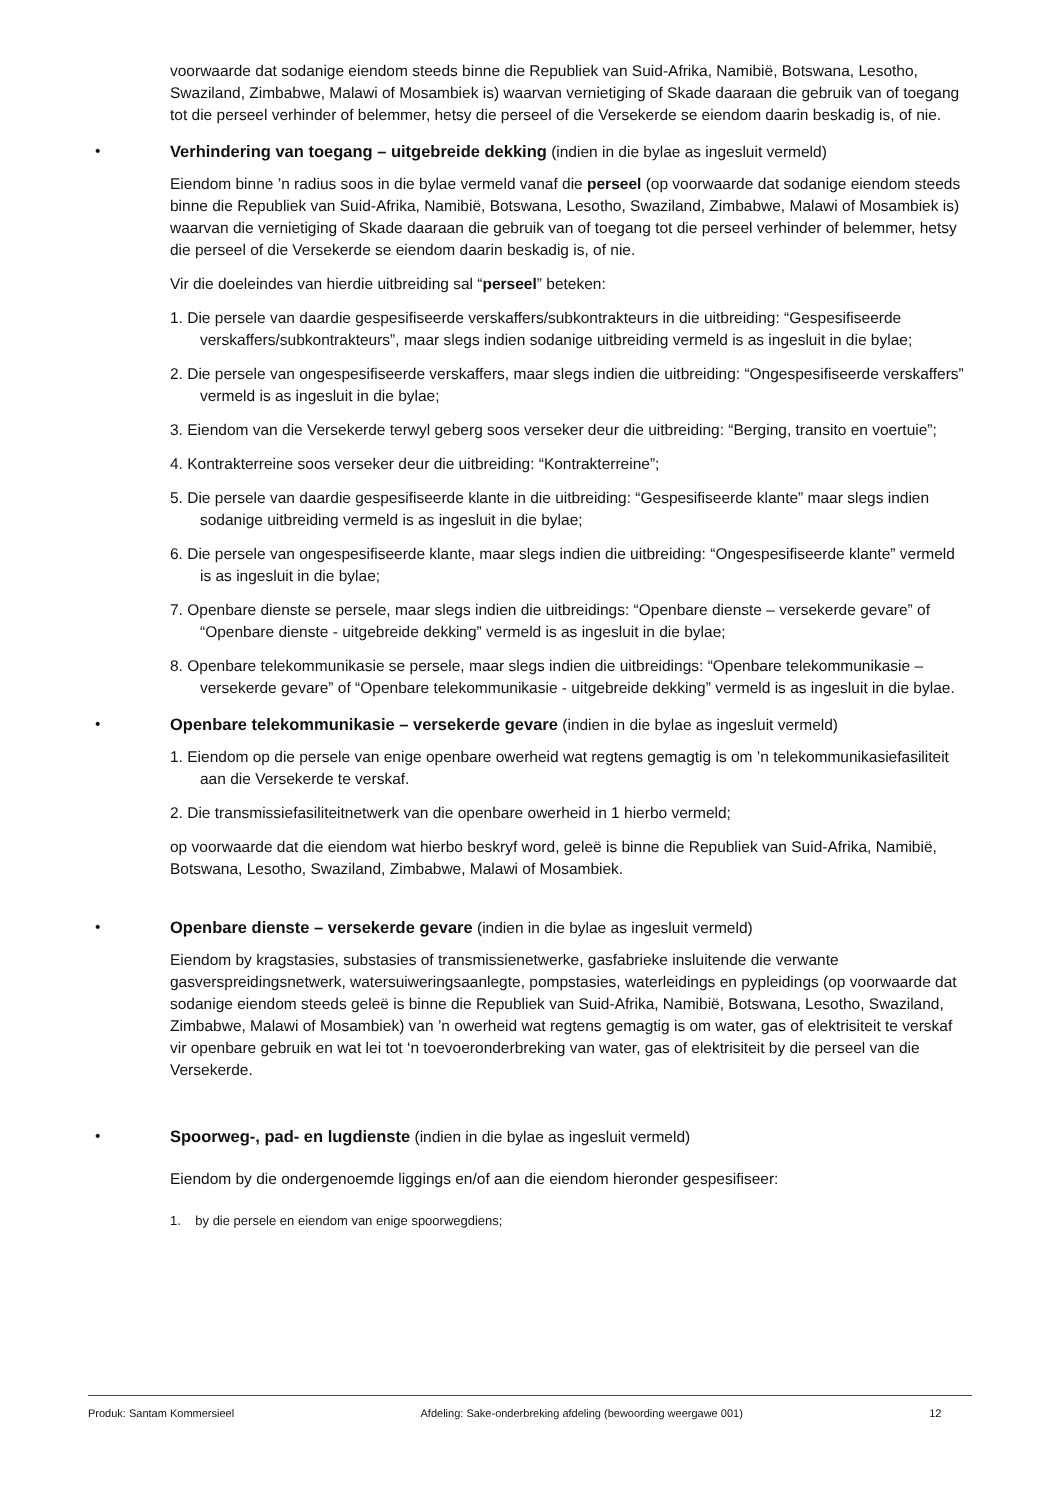voorwaarde dat sodanige eiendom steeds binne die Republiek van Suid-Afrika, Namibië, Botswana, Lesotho, Swaziland, Zimbabwe, Malawi of Mosambiek is) waarvan vernietiging of Skade daaraan die gebruik van of toegang tot die perseel verhinder of belemmer, hetsy die perseel of die Versekerde se eiendom daarin beskadig is, of nie.
• Verhindering van toegang – uitgebreide dekking (indien in die bylae as ingesluit vermeld)
Eiendom binne ’n radius soos in die bylae vermeld vanaf die perseel (op voorwaarde dat sodanige eiendom steeds binne die Republiek van Suid-Afrika, Namibië, Botswana, Lesotho, Swaziland, Zimbabwe, Malawi of Mosambiek is) waarvan die vernietiging of Skade daaraan die gebruik van of toegang tot die perseel verhinder of belemmer, hetsy die perseel of die Versekerde se eiendom daarin beskadig is, of nie.
Vir die doeleindes van hierdie uitbreiding sal “perseel” beteken:
1. Die persele van daardie gespesifiseerde verskaffers/subkontrakteurs in die uitbreiding: “Gespesifiseerde verskaffers/subkontrakteurs”, maar slegs indien sodanige uitbreiding vermeld is as ingesluit in die bylae;
2. Die persele van ongespesifiseerde verskaffers, maar slegs indien die uitbreiding: “Ongespesifiseerde verskaffers” vermeld is as ingesluit in die bylae;
3. Eiendom van die Versekerde terwyl geberg soos verseker deur die uitbreiding: “Berging, transito en voertuie”;
4. Kontrakterreine soos verseker deur die uitbreiding: “Kontrakterreine”;
5. Die persele van daardie gespesifiseerde klante in die uitbreiding: “Gespesifiseerde klante” maar slegs indien sodanige uitbreiding vermeld is as ingesluit in die bylae;
6. Die persele van ongespesifiseerde klante, maar slegs indien die uitbreiding: “Ongespesifiseerde klante” vermeld is as ingesluit in die bylae;
7. Openbare dienste se persele, maar slegs indien die uitbreidings: “Openbare dienste – versekerde gevare” of “Openbare dienste - uitgebreide dekking” vermeld is as ingesluit in die bylae;
8. Openbare telekommunikasie se persele, maar slegs indien die uitbreidings: “Openbare telekommunikasie – versekerde gevare” of “Openbare telekommunikasie - uitgebreide dekking” vermeld is as ingesluit in die bylae.
• Openbare telekommunikasie – versekerde gevare (indien in die bylae as ingesluit vermeld)
1. Eiendom op die persele van enige openbare owerheid wat regtens gemagtig is om ’n telekommunikasiefasiliteit aan die Versekerde te verskaf.
2. Die transmissiefasiliteitnetwerk van die openbare owerheid in 1 hierbo vermeld;
op voorwaarde dat die eiendom wat hierbo beskryf word, geleë is binne die Republiek van Suid-Afrika, Namibië, Botswana, Lesotho, Swaziland, Zimbabwe, Malawi of Mosambiek.
• Openbare dienste – versekerde gevare (indien in die bylae as ingesluit vermeld)
Eiendom by kragstasies, substasies of transmissienetwerke, gasfabrieke insluitende die verwante gasverspreidingsnetwerk, watersuiweringsaanlegte, pompstasies, waterleidings en pypleidings (op voorwaarde dat sodanige eiendom steeds geleë is binne die Republiek van Suid-Afrika, Namibië, Botswana, Lesotho, Swaziland, Zimbabwe, Malawi of Mosambiek) van ’n owerheid wat regtens gemagtig is om water, gas of elektrisiteit te verskaf vir openbare gebruik en wat lei tot ‘n toevoeronderbreking van water, gas of elektrisiteit by die perseel van die Versekerde.
• Spoorweg-, pad- en lugdienste (indien in die bylae as ingesluit vermeld)
Eiendom by die ondergenoemde liggings en/of aan die eiendom hieronder gespesifiseer:
1. by die persele en eiendom van enige spoorwegdiens;
Produk: Santam Kommersieel Afdeling: Sake-onderbreking afdeling (bewoording weergawe 001) 12